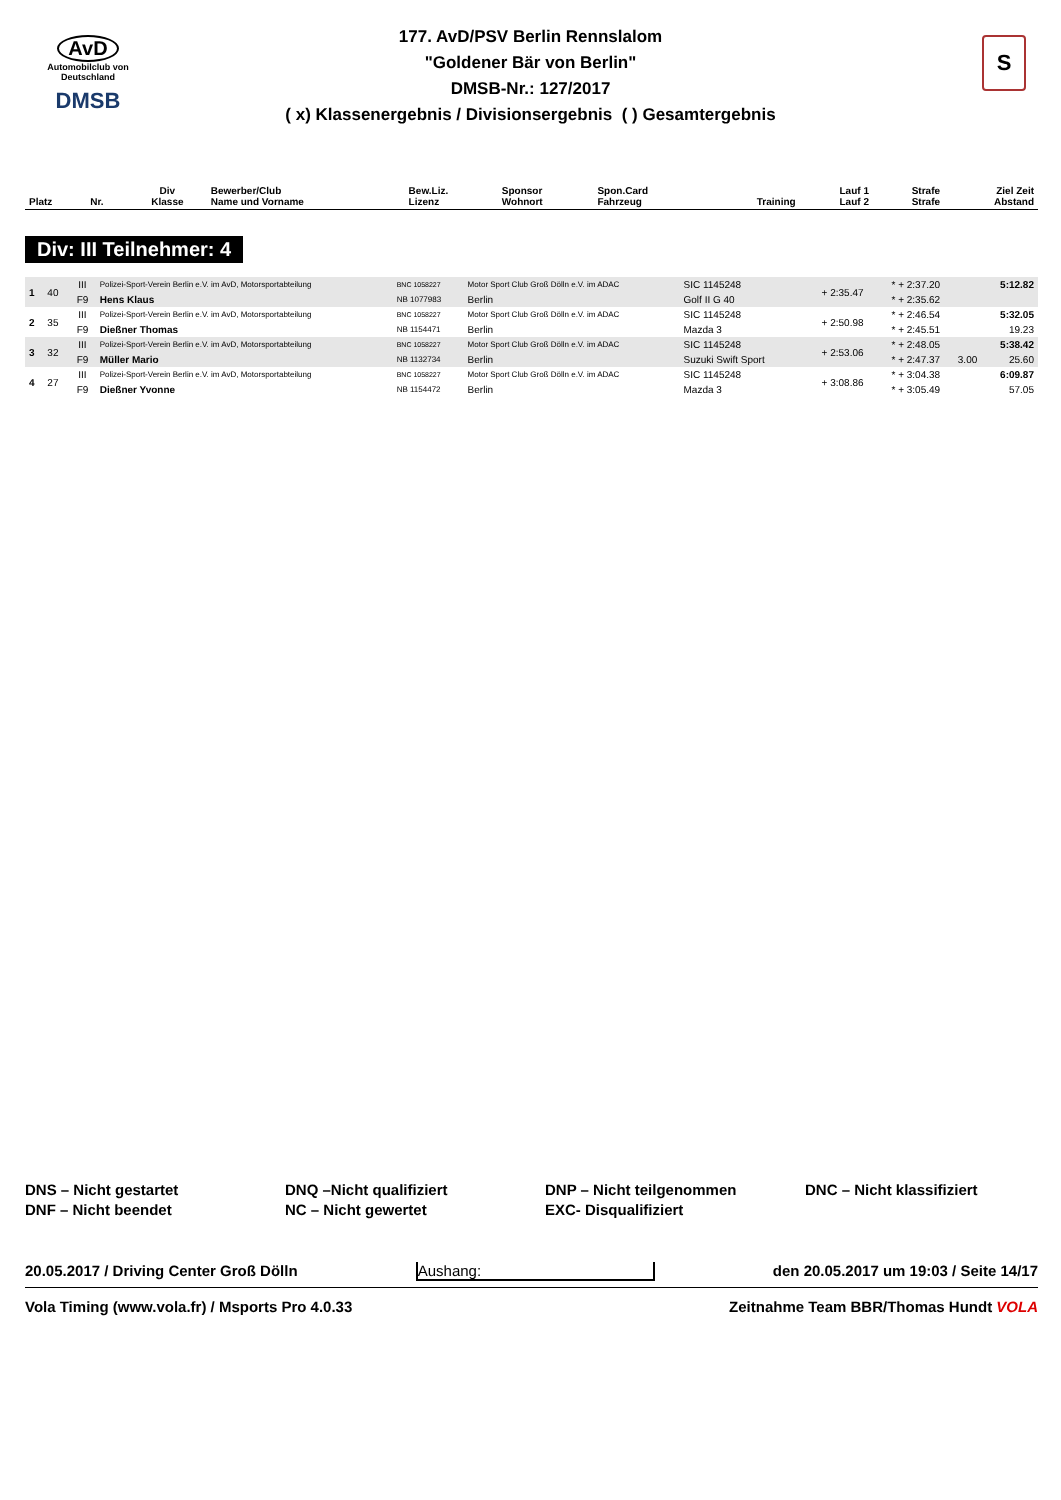AvD
Automobilclub von Deutschland
DMSB
S
177. AvD/PSV Berlin Rennslalom
"Goldener Bär von Berlin"
DMSB-Nr.: 127/2017
( x) Klassenergebnis / Divisionsergebnis ( ) Gesamtergebnis
| Platz | Nr. | Div Klasse | Bewerber/Club Name und Vorname | Bew.Liz. Lizenz | Sponsor Wohnort | Spon.Card Fahrzeug | Training | Lauf 1 Lauf 2 | Strafe Strafe | Ziel Zeit Abstand |
| --- | --- | --- | --- | --- | --- | --- | --- | --- | --- | --- |
Div: III Teilnehmer: 4
| 1 | 40 | III | Polizei-Sport-Verein Berlin e.V. im AvD, Motorsportabteilung | BNC 1058227 | Motor Sport Club Groß Dölln e.V. im ADAC | SIC 1145248 | + 2:35.47 | * + 2:37.20 | | 5:12.82 |
| | | F9 | Hens Klaus | NB 1077983 | Berlin | Golf II G 40 | | * + 2:35.62 | | |
| 2 | 35 | III | Polizei-Sport-Verein Berlin e.V. im AvD, Motorsportabteilung | BNC 1058227 | Motor Sport Club Groß Dölln e.V. im ADAC | SIC 1145248 | + 2:50.98 | * + 2:46.54 | | 5:32.05 |
| | | F9 | Dießner Thomas | NB 1154471 | Berlin | Mazda 3 | | * + 2:45.51 | | 19.23 |
| 3 | 32 | III | Polizei-Sport-Verein Berlin e.V. im AvD, Motorsportabteilung | BNC 1058227 | Motor Sport Club Groß Dölln e.V. im ADAC | SIC 1145248 | + 2:53.06 | * + 2:48.05 | | 5:38.42 |
| | | F9 | Müller Mario | NB 1132734 | Berlin | Suzuki Swift Sport | | * + 2:47.37 | 3.00 | 25.60 |
| 4 | 27 | III | Polizei-Sport-Verein Berlin e.V. im AvD, Motorsportabteilung | BNC 1058227 | Motor Sport Club Groß Dölln e.V. im ADAC | SIC 1145248 | + 3:08.86 | * + 3:04.38 | | 6:09.87 |
| | | F9 | Dießner Yvonne | NB 1154472 | Berlin | Mazda 3 | | * + 3:05.49 | | 57.05 |
DNS – Nicht gestartet
DNF – Nicht beendet
DNQ –Nicht qualifiziert
NC – Nicht gewertet
DNP – Nicht teilgenommen
EXC- Disqualifiziert
DNC – Nicht klassifiziert
20.05.2017 / Driving Center Groß Dölln Aushang: den 20.05.2017 um 19:03 / Seite 14/17
Vola Timing (www.vola.fr) / Msports Pro 4.0.33 Zeitnahme Team BBR/Thomas Hundt VOLA